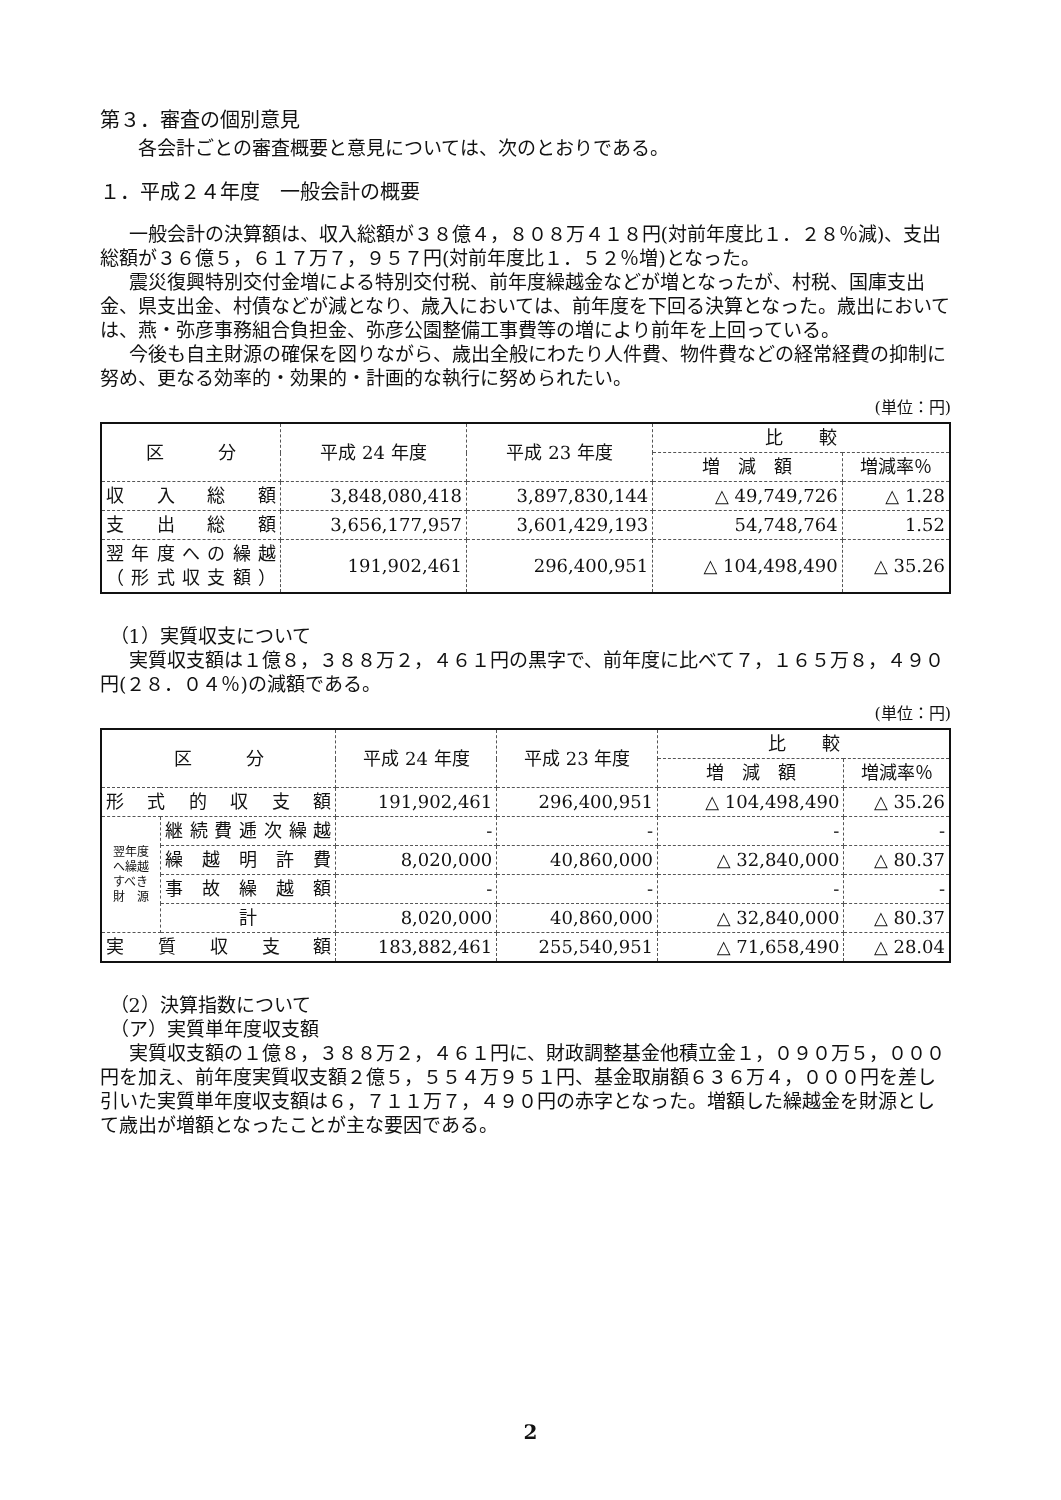第３．審査の個別意見
各会計ごとの審査概要と意見については、次のとおりである。
１．平成２４年度　一般会計の概要
一般会計の決算額は、収入総額が３８億４，８０８万４１８円(対前年度比１．２８％減)、支出総額が３６億５，６１７万７，９５７円(対前年度比１．５２％増)となった。
震災復興特別交付金増による特別交付税、前年度繰越金などが増となったが、村税、国庫支出金、県支出金、村債などが減となり、歳入においては、前年度を下回る決算となった。歳出においては、燕・弥彦事務組合負担金、弥彦公園整備工事費等の増により前年を上回っている。
今後も自主財源の確保を図りながら、歳出全般にわたり人件費、物件費などの経常経費の抑制に努め、更なる効率的・効果的・計画的な執行に努められたい。
(単位：円)
| 区 分 | 平成 24 年度 | 平成 23 年度 | 比 較 | |
| --- | --- | --- | --- | --- |
| | | | 増 減 額 | 増減率％ |
| 収入総額 | 3,848,080,418 | 3,897,830,144 | △ 49,749,726 | △ 1.28 |
| 支出総額 | 3,656,177,957 | 3,601,429,193 | 54,748,764 | 1.52 |
| 翌年度への繰越 （形式収支額） | 191,902,461 | 296,400,951 | △ 104,498,490 | △ 35.26 |
（1）実質収支について
実質収支額は１億８，３８８万２，４６１円の黒字で、前年度に比べて７，１６５万８，４９０円(２８．０４％)の減額である。
(単位：円)
| 区 分 | | 平成 24 年度 | 平成 23 年度 | 比 較 | |
| --- | --- | --- | --- | --- | --- |
| | | | | 増 減 額 | 増減率％ |
| 形式的収支額 | | 191,902,461 | 296,400,951 | △ 104,498,490 | △ 35.26 |
| 翌年度 へ繰越 すべき 財 源 | 継続費逓次繰越 | - | - | - | - |
| | 繰越明許費 | 8,020,000 | 40,860,000 | △ 32,840,000 | △ 80.37 |
| | 事故繰越額 | - | - | - | - |
| | 計 | 8,020,000 | 40,860,000 | △ 32,840,000 | △ 80.37 |
| 実質収支額 | | 183,882,461 | 255,540,951 | △ 71,658,490 | △ 28.04 |
（2）決算指数について
（ア）実質単年度収支額
実質収支額の１億８，３８８万２，４６１円に、財政調整基金他積立金１，０９０万５，０００円を加え、前年度実質収支額２億５，５５４万９５１円、基金取崩額６３６万４，０００円を差し引いた実質単年度収支額は６，７１１万７，４９０円の赤字となった。増額した繰越金を財源として歳出が増額となったことが主な要因である。
2